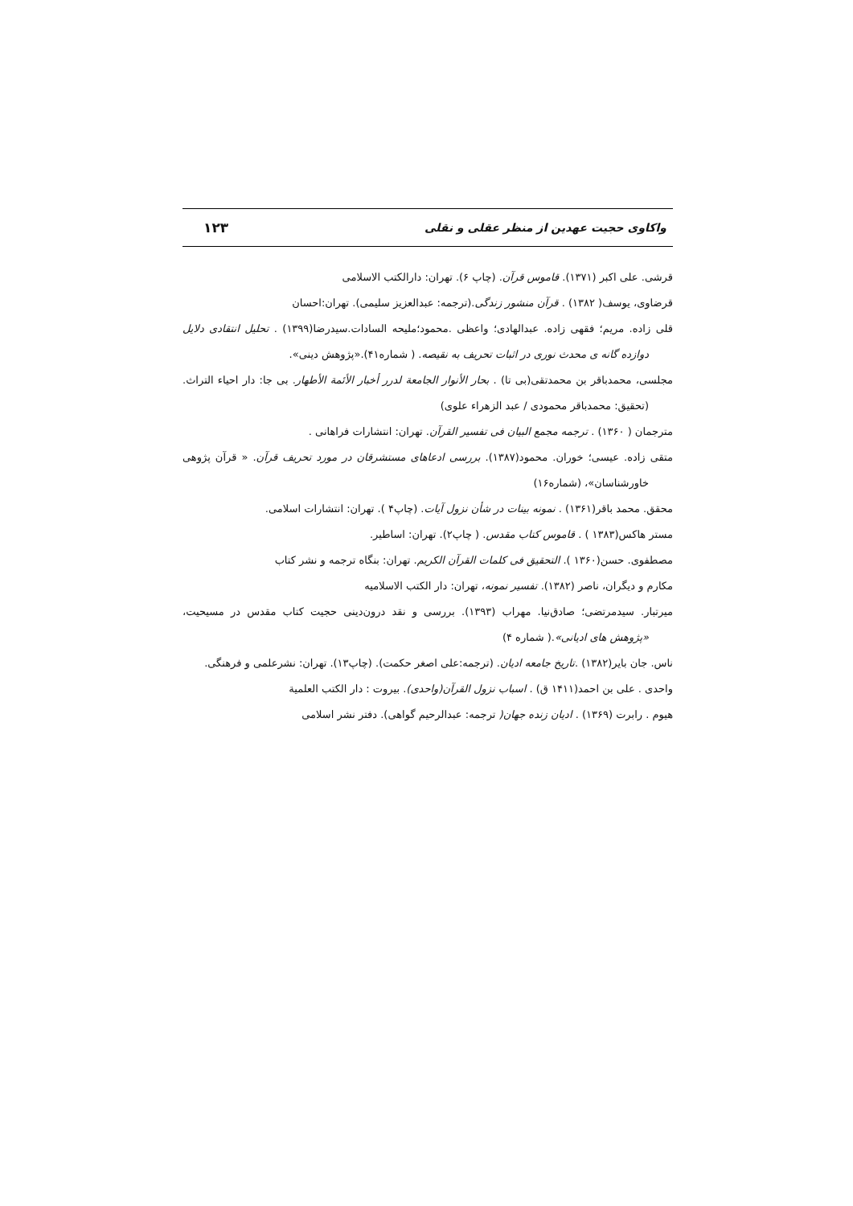واکاوی حجیت عهدین از منظر عقلی و نقلی ۱۲۳
قرشی. علی اکبر (۱۳۷۱). قاموس قرآن. (چاپ ۶). تهران: دارالکتب الاسلامی
قرضاوی، یوسف( ۱۳۸۲) . قرآن منشور زندگی.(ترجمه: عبدالعزیز سلیمی). تهران:احسان
قلی زاده. مریم؛ فقهی زاده. عبدالهادی؛ واعظی .محمود؛ملیحه السادات.سیدرضا(۱۳۹۹) . تحلیل انتقادی دلایل دوازده گانه ی محدث نوری در اثبات تحریف به نقیصه. ( شماره۴۱).«پژوهش دینی».
مجلسی، محمدباقر بن محمدتقی(بی تا) . بحار الأنوار الجامعة لدرر أخبار الأئمة الأطهار. بی جا: دار احیاء التراث.(تحقیق: محمدباقر محمودی / عبد الزهراء علوی)
مترجمان ( ۱۳۶۰) . ترجمه مجمع البیان فی تفسیر القرآن. تهران: انتشارات فراهانی .
متقی زاده. عیسی؛ خوران. محمود(۱۳۸۷). بررسی ادعاهای مستشرقان در مورد تحریف قرآن. « قرآن پژوهی خاورشناسان»، (شماره۱۶)
محقق. محمد باقر(۱۳۶۱) . نمونه بینات در شأن نزول آیات. (چاپ۴ ). تهران: انتشارات اسلامی.
مستر هاکس(۱۳۸۳ ) . قاموس کتاب مقدس. ( چاپ۲). تهران: اساطیر.
مصطفوی. حسن(۱۳۶۰ ). التحقیق فی کلمات القرآن الکریم. تهران: بنگاه ترجمه و نشر کتاب
مکارم و دیگران، ناصر (۱۳۸۲). تفسیر نمونه، تهران: دار الکتب الاسلامیه
میرتبار. سیدمرتضی؛ صادق‌نیا. مهراب (۱۳۹۳). بررسی و نقد درون‌دینی حجیت کتاب مقدس در مسیحیت، «پژوهش های ادیانی».( شماره ۴)
ناس. جان بایر(۱۳۸۲) .تاریخ جامعه ادیان. (ترجمه:علی اصغر حکمت). (چاپ۱۳). تهران: نشرعلمی و فرهنگی.
واحدی . علی بن احمد(۱۴۱۱ ق) . اسباب نزول القرآن(واحدی). بیروت : دار الکتب العلمیة
هیوم . رابرت (۱۳۶۹) . ادیان زنده جهان( ترجمه: عبدالرحیم گواهی). دفتر نشر اسلامی